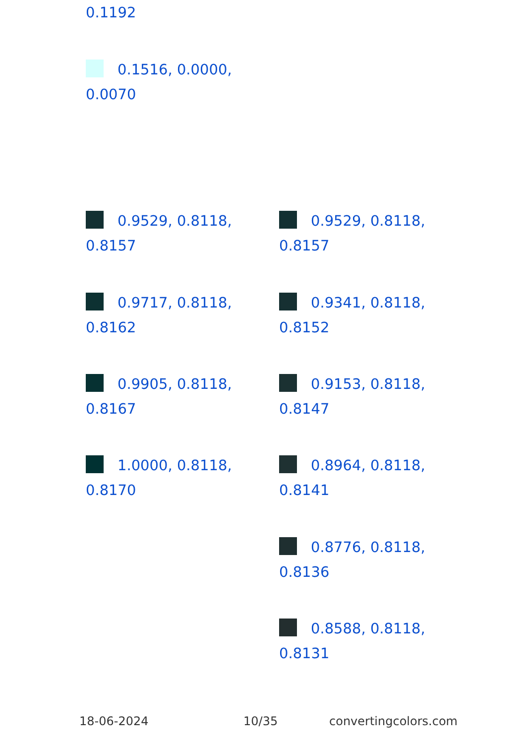0.1192
0.1516, 0.0000, 0.0070
0.9529, 0.8118, 0.8157
0.9529, 0.8118, 0.8157
0.9717, 0.8118, 0.8162
0.9341, 0.8118, 0.8152
0.9905, 0.8118, 0.8167
0.9153, 0.8118, 0.8147
1.0000, 0.8118, 0.8170
0.8964, 0.8118, 0.8141
0.8776, 0.8118, 0.8136
0.8588, 0.8118, 0.8131
18-06-2024 10/35 convertingcolors.com